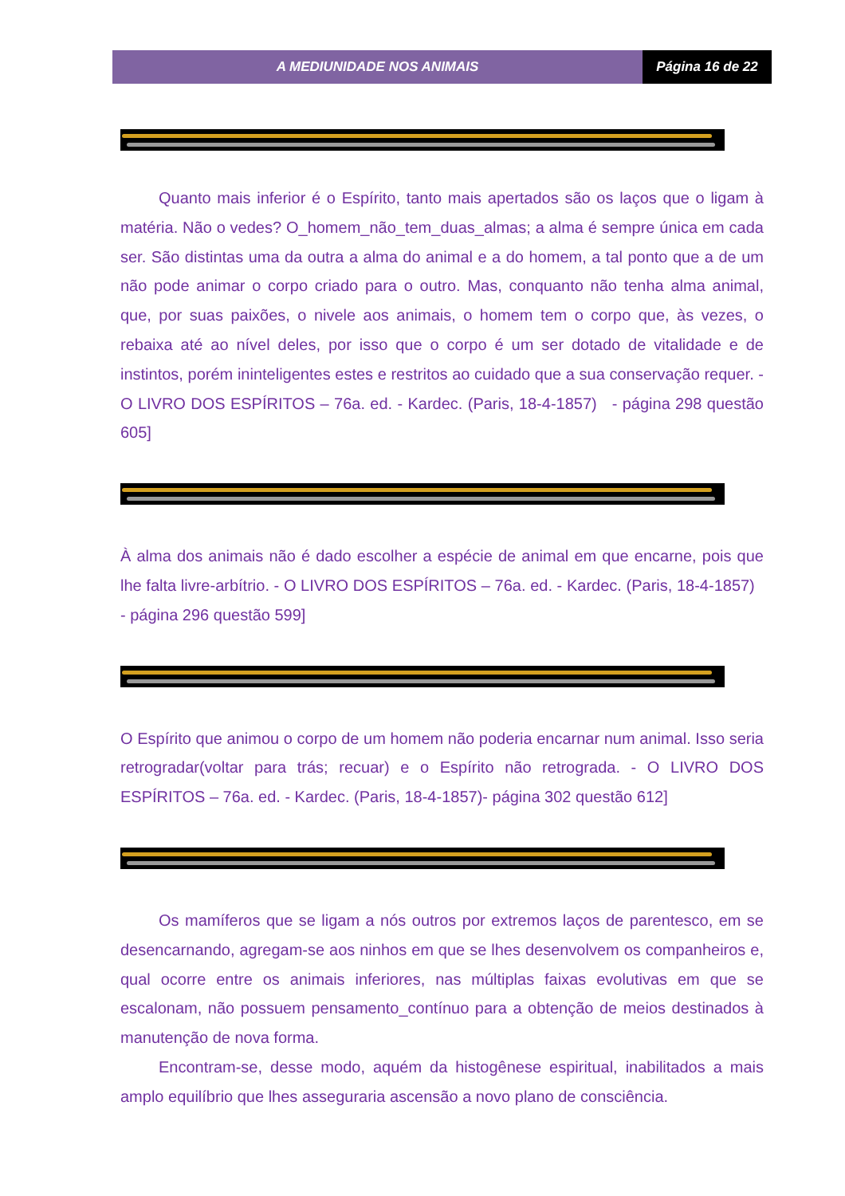A MEDIUNIDADE NOS ANIMAIS Página 16 de 22
Quanto mais inferior é o Espírito, tanto mais apertados são os laços que o ligam à matéria. Não o vedes? O_homem_não_tem_duas_almas; a alma é sempre única em cada ser. São distintas uma da outra a alma do animal e a do homem, a tal ponto que a de um não pode animar o corpo criado para o outro. Mas, conquanto não tenha alma animal, que, por suas paixões, o nivele aos animais, o homem tem o corpo que, às vezes, o rebaixa até ao nível deles, por isso que o corpo é um ser dotado de vitalidade e de instintos, porém ininteligentes estes e restritos ao cuidado que a sua conservação requer. - O LIVRO DOS ESPÍRITOS – 76a. ed. - Kardec. (Paris, 18-4-1857) - página 298 questão 605]
À alma dos animais não é dado escolher a espécie de animal em que encarne, pois que lhe falta livre-arbítrio. - O LIVRO DOS ESPÍRITOS – 76a. ed. - Kardec. (Paris, 18-4-1857) - página 296 questão 599]
O Espírito que animou o corpo de um homem não poderia encarnar num animal. Isso seria retrogradar(voltar para trás; recuar) e o Espírito não retrograda. - O LIVRO DOS ESPÍRITOS – 76a. ed. - Kardec. (Paris, 18-4-1857)- página 302 questão 612]
Os mamíferos que se ligam a nós outros por extremos laços de parentesco, em se desencarnando, agregam-se aos ninhos em que se lhes desenvolvem os companheiros e, qual ocorre entre os animais inferiores, nas múltiplas faixas evolutivas em que se escalonam, não possuem pensamento_contínuo para a obtenção de meios destinados à manutenção de nova forma.
Encontram-se, desse modo, aquém da histogênese espiritual, inabilitados a mais amplo equilíbrio que lhes asseguraria ascensão a novo plano de consciência.